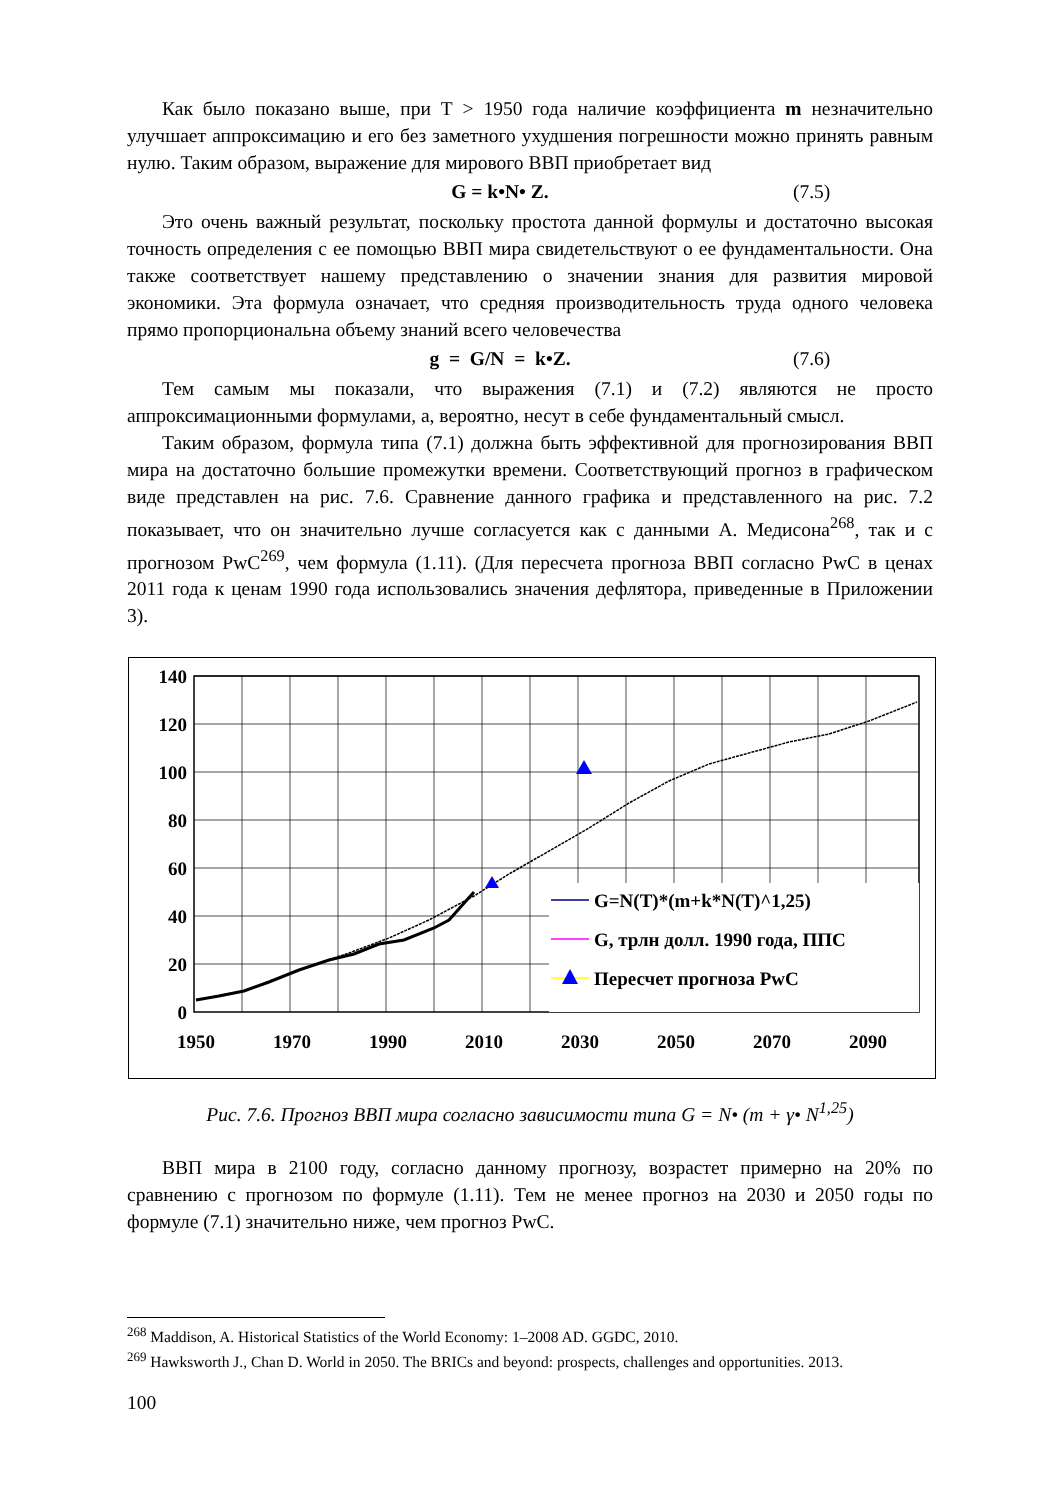Как было показано выше, при Т > 1950 года наличие коэффициента m незначительно улучшает аппроксимацию и его без заметного ухудшения погрешности можно принять равным нулю. Таким образом, выражение для мирового ВВП приобретает вид
G = k•N• Z. (7.5)
Это очень важный результат, поскольку простота данной формулы и достаточно высокая точность определения с ее помощью ВВП мира свидетельствуют о ее фундаментальности. Она также соответствует нашему представлению о значении знания для развития мировой экономики. Эта формула означает, что средняя производительность труда одного человека прямо пропорциональна объему знаний всего человечества
g = G/N = k•Z. (7.6)
Тем самым мы показали, что выражения (7.1) и (7.2) являются не просто аппроксимационными формулами, а, вероятно, несут в себе фундаментальный смысл.
Таким образом, формула типа (7.1) должна быть эффективной для прогнозирования ВВП мира на достаточно большие промежутки времени. Соответствующий прогноз в графическом виде представлен на рис. 7.6. Сравнение данного графика и представленного на рис. 7.2 показывает, что он значительно лучше согласуется как с данными А. Медисона<sup>268</sup>, так и с прогнозом PwC<sup>269</sup>, чем формула (1.11). (Для пересчета прогноза ВВП согласно PwC в ценах 2011 года к ценам 1990 года использовались значения дефлятора, приведенные в Приложении 3).
G=N(T)*(m+k*N(T)^1,25)
G, трлн долл. 1990 года, ППС
Пересчет прогноза PwC
140
120
100
80
60
40
20
0
1950
1970
1990
2010
2030
2050
2070
2090
Рис. 7.6. Прогноз ВВП мира согласно зависимости типа G = N• (m + γ• N<sup>1,25</sup>)
ВВП мира в 2100 году, согласно данному прогнозу, возрастет примерно на 20% по сравнению с прогнозом по формуле (1.11). Тем не менее прогноз на 2030 и 2050 годы по формуле (7.1) значительно ниже, чем прогноз PwC.
<sup>268</sup> Maddison, A. Historical Statistics of the World Economy: 1–2008 AD. GGDC, 2010.
<sup>269</sup> Hawksworth J., Chan D. World in 2050. The BRICs and beyond: prospects, challenges and opportunities. 2013.
100